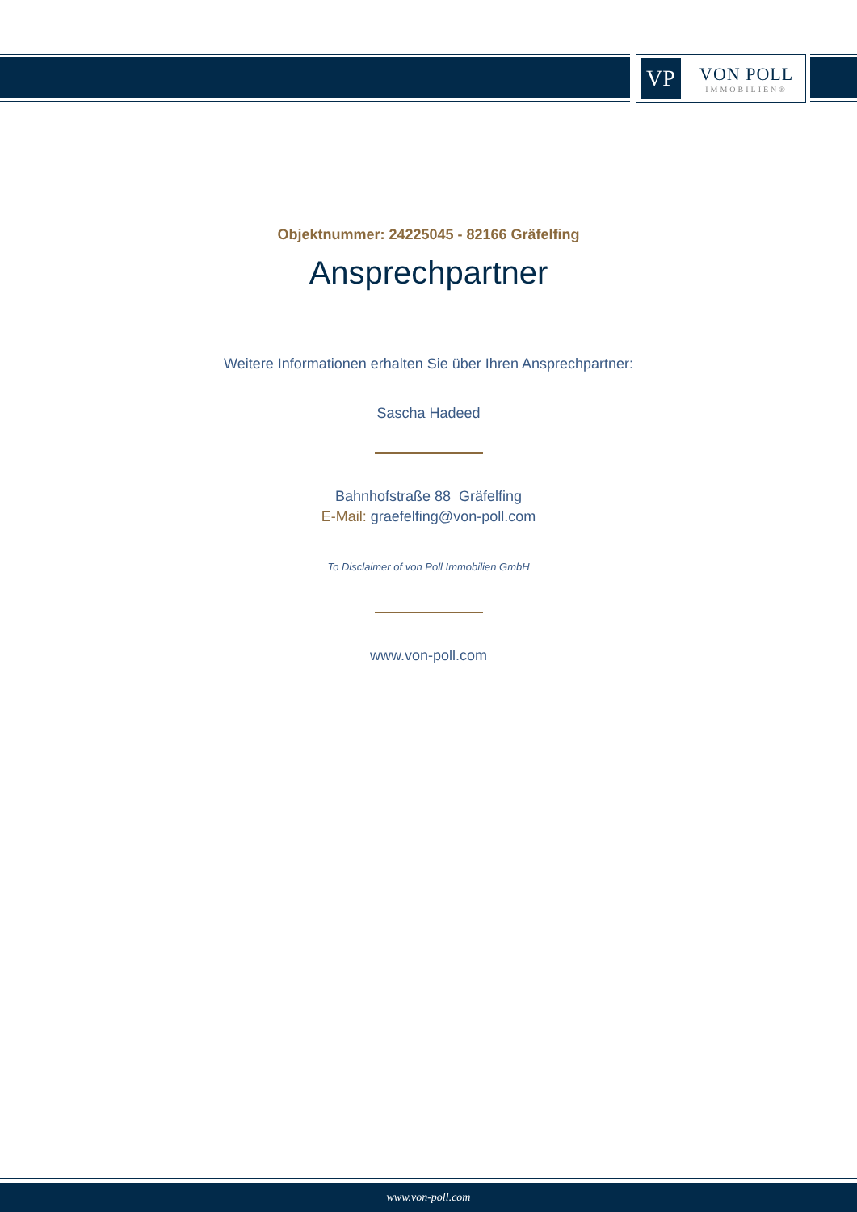VP
VON POLL
IMMOBILIEN®
Objektnummer: 24225045 - 82166 Gräfelfing
Ansprechpartner
Weitere Informationen erhalten Sie über Ihren Ansprechpartner:
Sascha Hadeed
Bahnhofstraße 88 Gräfelfing
E-Mail: graefelfing@von-poll.com
To Disclaimer of von Poll Immobilien GmbH
www.von-poll.com
www.von-poll.com